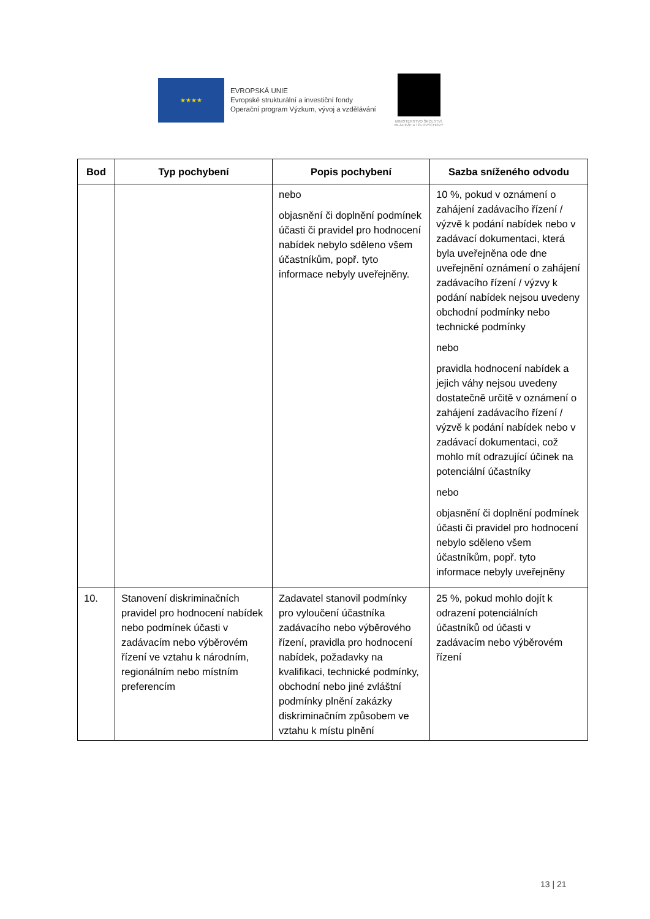★★★★
EVROPSKÁ UNIE
Evropské strukturální a investiční fondy
Operační program Výzkum, vývoj a vzdělávání
MINISTERSTVO ŠKOLSTVÍ,
MLÁDEŽE A TĚLOVÝCHOVY
| Bod | Typ pochybení | Popis pochybení | Sazba sníženého odvodu |
| --- | --- | --- | --- |
| | | nebo objasnění či doplnění podmínek účasti či pravidel pro hodnocení nabídek nebylo sděleno všem účastníkům, popř. tyto informace nebyly uveřejněny. | 10 %, pokud v oznámení o zahájení zadávacího řízení / výzvě k podání nabídek nebo v zadávací dokumentaci, která byla uveřejněna ode dne uveřejnění oznámení o zahájení zadávacího řízení / výzvy k podání nabídek nejsou uvedeny obchodní podmínky nebo technické podmínky nebo pravidla hodnocení nabídek a jejich váhy nejsou uvedeny dostatečně určitě v oznámení o zahájení zadávacího řízení / výzvě k podání nabídek nebo v zadávací dokumentaci, což mohlo mít odrazující účinek na potenciální účastníky nebo objasnění či doplnění podmínek účasti či pravidel pro hodnocení nebylo sděleno všem účastníkům, popř. tyto informace nebyly uveřejněny |
| 10. | Stanovení diskriminačních pravidel pro hodnocení nabídek nebo podmínek účasti v zadávacím nebo výběrovém řízení ve vztahu k národním, regionálním nebo místním preferencím | Zadavatel stanovil podmínky pro vyloučení účastníka zadávacího nebo výběrového řízení, pravidla pro hodnocení nabídek, požadavky na kvalifikaci, technické podmínky, obchodní nebo jiné zvláštní podmínky plnění zakázky diskriminačním způsobem ve vztahu k místu plnění | 25 %, pokud mohlo dojít k odrazení potenciálních účastníků od účasti v zadávacím nebo výběrovém řízení |
13 | 21